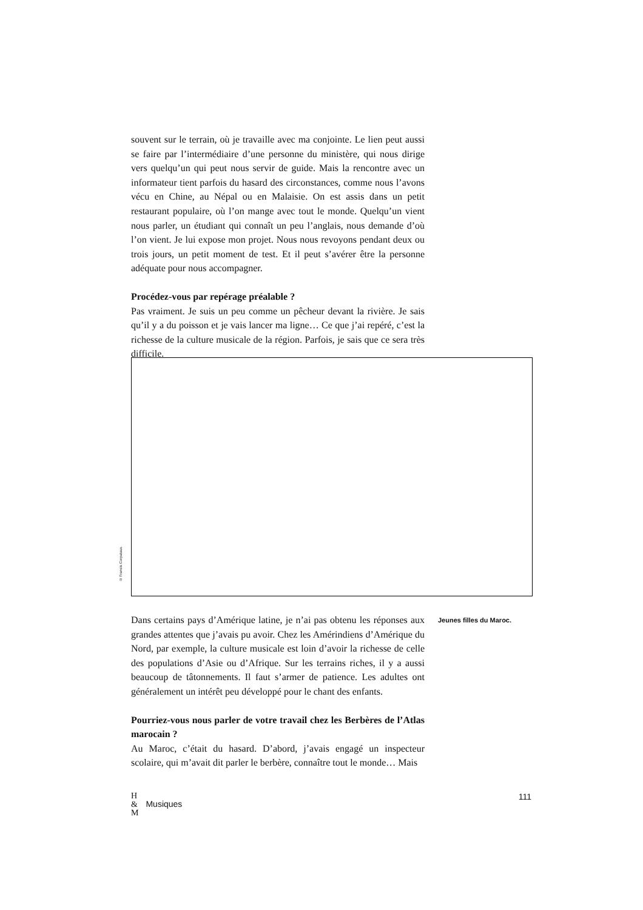souvent sur le terrain, où je travaille avec ma conjointe. Le lien peut aussi se faire par l’intermédiaire d’une personne du ministère, qui nous dirige vers quelqu’un qui peut nous servir de guide. Mais la rencontre avec un informateur tient parfois du hasard des circonstances, comme nous l’avons vécu en Chine, au Népal ou en Malaisie. On est assis dans un petit restaurant populaire, où l’on mange avec tout le monde. Quelqu’un vient nous parler, un étudiant qui connaît un peu l’anglais, nous demande d’où l’on vient. Je lui expose mon projet. Nous nous revoyons pendant deux ou trois jours, un petit moment de test. Et il peut s’avérer être la personne adéquate pour nous accompagner.
Procédez-vous par repérage préalable ?
Pas vraiment. Je suis un peu comme un pêcheur devant la rivière. Je sais qu’il y a du poisson et je vais lancer ma ligne… Ce que j’ai repéré, c’est la richesse de la culture musicale de la région. Parfois, je sais que ce sera très difficile.
© Francis Corpataux.
Dans certains pays d’Amérique latine, je n’ai pas obtenu les réponses aux grandes attentes que j’avais pu avoir. Chez les Amérindiens d’Amérique du Nord, par exemple, la culture musicale est loin d’avoir la richesse de celle des populations d’Asie ou d’Afrique. Sur les terrains riches, il y a aussi beaucoup de tâtonnements. Il faut s’armer de patience. Les adultes ont généralement un intérêt peu développé pour le chant des enfants.
Pourriez-vous nous parler de votre travail chez les Berbères de l’Atlas marocain ?
Au Maroc, c’était du hasard. D’abord, j’avais engagé un inspecteur scolaire, qui m’avait dit parler le berbère, connaître tout le monde… Mais
Jeunes filles du Maroc.
H
&
M Musiques 111